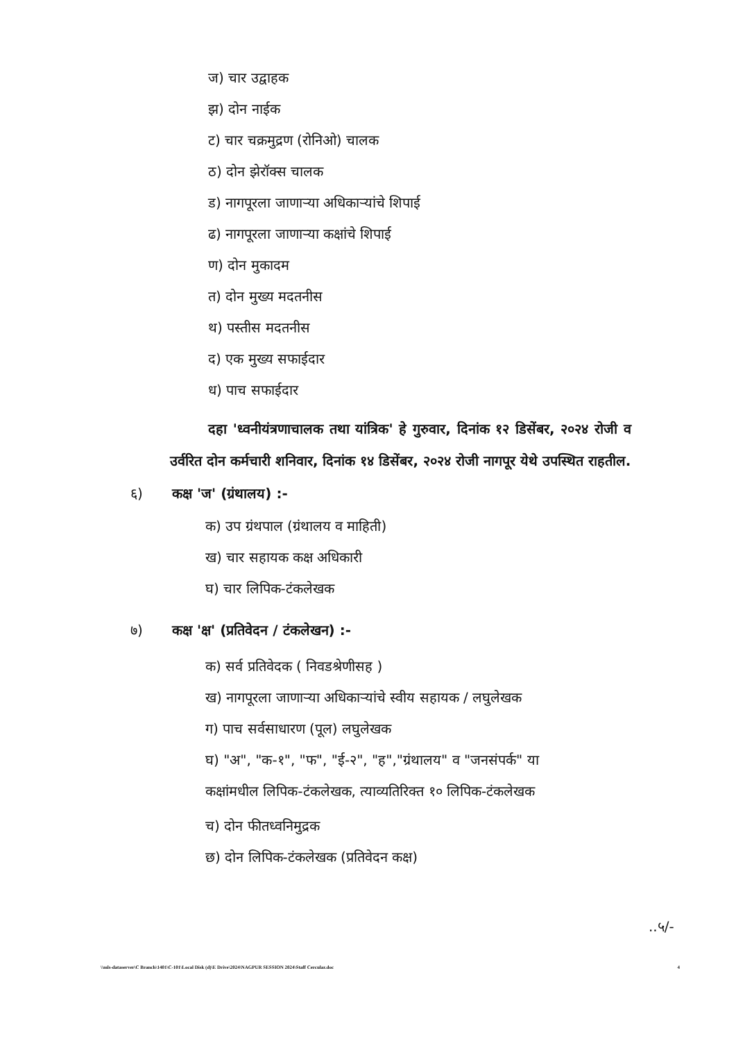ज) चार उद्वाहक
झ) दोन नाईक
ट) चार चक्रमुद्रण (रोनिओ) चालक
ठ) दोन झेरॉक्स चालक
ड) नागपूरला जाणाऱ्या अधिकाऱ्यांचे शिपाई
ढ) नागपूरला जाणाऱ्या कक्षांचे शिपाई
ण) दोन मुकादम
त) दोन मुख्य मदतनीस
थ) पस्तीस मदतनीस
द) एक मुख्य सफाईदार
ध) पाच सफाईदार
दहा 'ध्वनीयंत्रणाचालक तथा यांत्रिक' हे गुरुवार, दिनांक १२ डिसेंबर, २०२४ रोजी व उर्वरित दोन कर्मचारी शनिवार, दिनांक १४ डिसेंबर, २०२४ रोजी नागपूर येथे उपस्थित राहतील.
६) कक्ष 'ज' (ग्रंथालय) :-
क) उप ग्रंथपाल (ग्रंथालय व माहिती)
ख) चार सहायक कक्ष अधिकारी
घ) चार लिपिक-टंकलेखक
७) कक्ष 'क्ष' (प्रतिवेदन / टंकलेखन) :-
क) सर्व प्रतिवेदक ( निवडश्रेणीसह )
ख) नागपूरला जाणाऱ्या अधिकाऱ्यांचे स्वीय सहायक / लघुलेखक
ग) पाच सर्वसाधारण (पूल) लघुलेखक
घ) "अ", "क-१", "फ", "ई-२", "ह","ग्रंथालय" व "जनसंपर्क" या
कक्षांमधील लिपिक-टंकलेखक, त्याव्यतिरिक्त १० लिपिक-टंकलेखक
च) दोन फीतध्वनिमुद्रक
छ) दोन लिपिक-टंकलेखक (प्रतिवेदन कक्ष)
..५/-
\\mls-dataserver\C Branch\1401\C-101\Local Disk (d)\E Drive\2024\NAGPUR SESSION 2024\Staff Cercular.doc 4